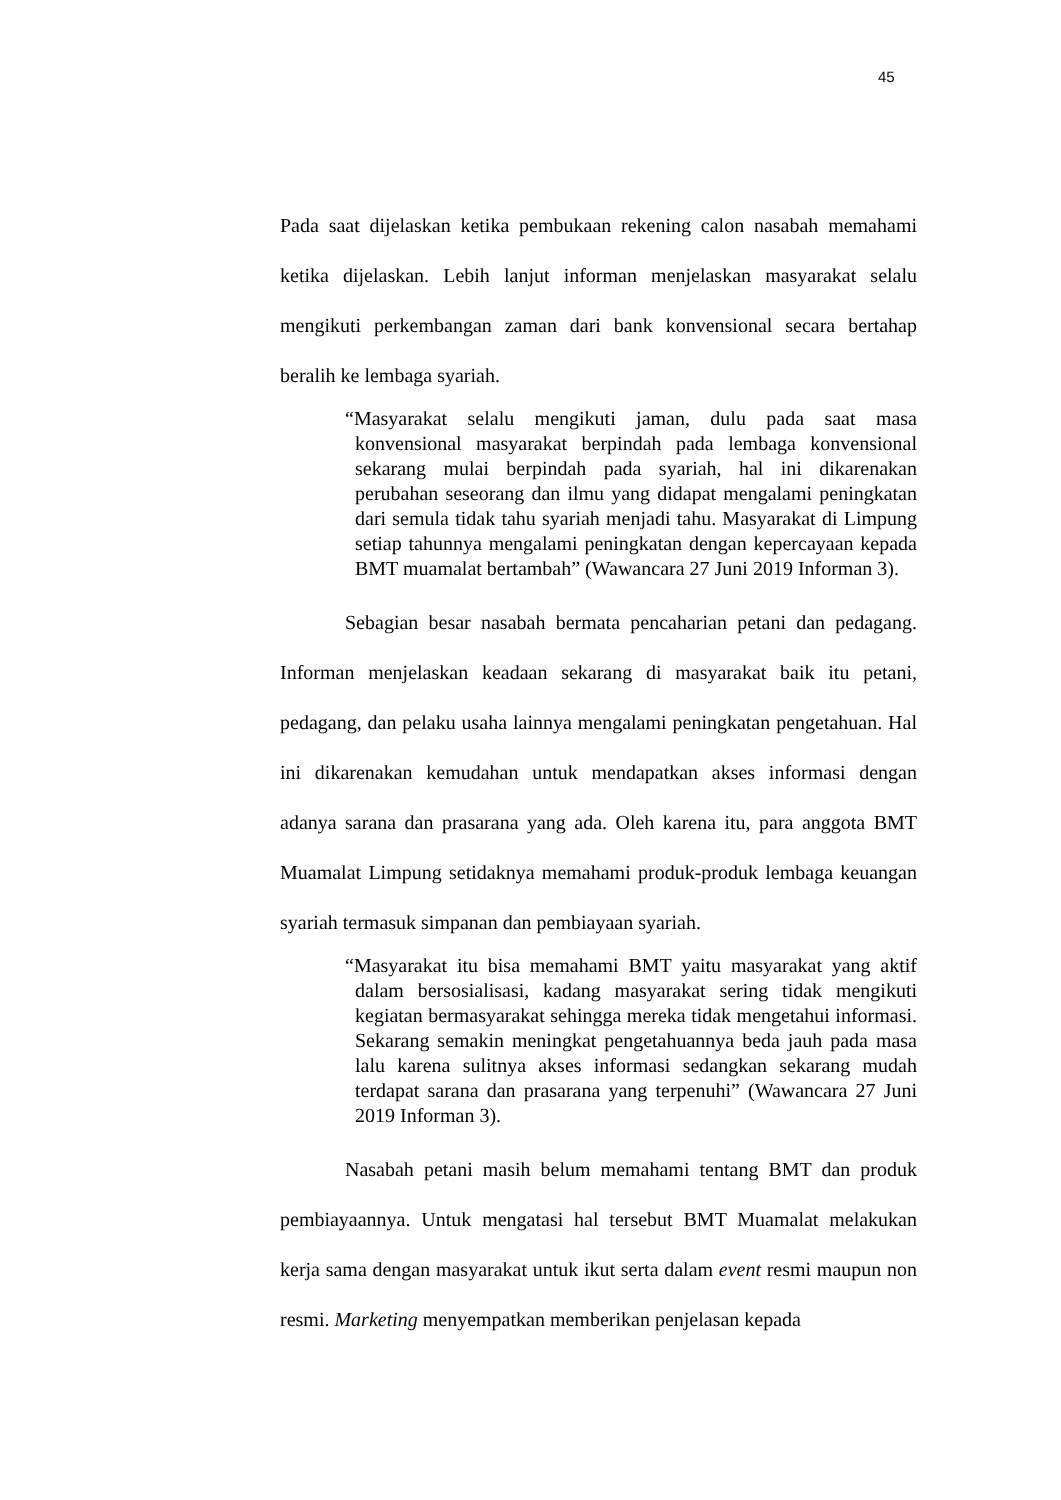45
Pada saat dijelaskan ketika pembukaan rekening calon nasabah memahami ketika dijelaskan. Lebih lanjut informan menjelaskan masyarakat selalu mengikuti perkembangan zaman dari bank konvensional secara bertahap beralih ke lembaga syariah.
“Masyarakat selalu mengikuti jaman, dulu pada saat masa konvensional masyarakat berpindah pada lembaga konvensional sekarang mulai berpindah pada syariah, hal ini dikarenakan perubahan seseorang dan ilmu yang didapat mengalami peningkatan dari semula tidak tahu syariah menjadi tahu. Masyarakat di Limpung setiap tahunnya mengalami peningkatan dengan kepercayaan kepada BMT muamalat bertambah” (Wawancara 27 Juni 2019 Informan 3).
Sebagian besar nasabah bermata pencaharian petani dan pedagang. Informan menjelaskan keadaan sekarang di masyarakat baik itu petani, pedagang, dan pelaku usaha lainnya mengalami peningkatan pengetahuan. Hal ini dikarenakan kemudahan untuk mendapatkan akses informasi dengan adanya sarana dan prasarana yang ada. Oleh karena itu, para anggota BMT Muamalat Limpung setidaknya memahami produk-produk lembaga keuangan syariah termasuk simpanan dan pembiayaan syariah.
“Masyarakat itu bisa memahami BMT yaitu masyarakat yang aktif dalam bersosialisasi, kadang masyarakat sering tidak mengikuti kegiatan bermasyarakat sehingga mereka tidak mengetahui informasi. Sekarang semakin meningkat pengetahuannya beda jauh pada masa lalu karena sulitnya akses informasi sedangkan sekarang mudah terdapat sarana dan prasarana yang terpenuhi” (Wawancara 27 Juni 2019 Informan 3).
Nasabah petani masih belum memahami tentang BMT dan produk pembiayaannya. Untuk mengatasi hal tersebut BMT Muamalat melakukan kerja sama dengan masyarakat untuk ikut serta dalam event resmi maupun non resmi. Marketing menyempatkan memberikan penjelasan kepada